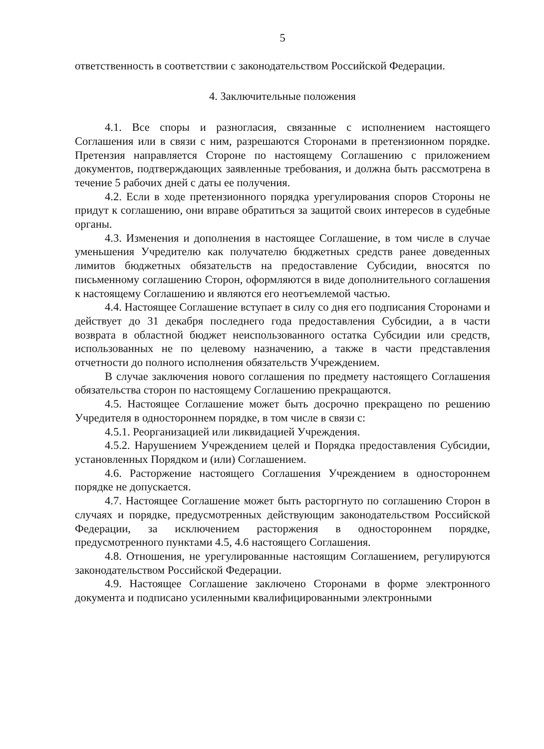5
ответственность в соответствии с законодательством Российской Федерации.
4. Заключительные положения
4.1. Все споры и разногласия, связанные с исполнением настоящего Соглашения или в связи с ним, разрешаются Сторонами в претензионном порядке. Претензия направляется Стороне по настоящему Соглашению с приложением документов, подтверждающих заявленные требования, и должна быть рассмотрена в течение 5 рабочих дней с даты ее получения.
4.2. Если в ходе претензионного порядка урегулирования споров Стороны не придут к соглашению, они вправе обратиться за защитой своих интересов в судебные органы.
4.3. Изменения и дополнения в настоящее Соглашение, в том числе в случае уменьшения Учредителю как получателю бюджетных средств ранее доведенных лимитов бюджетных обязательств на предоставление Субсидии, вносятся по письменному соглашению Сторон, оформляются в виде дополнительного соглашения к настоящему Соглашению и являются его неотъемлемой частью.
4.4. Настоящее Соглашение вступает в силу со дня его подписания Сторонами и действует до 31 декабря последнего года предоставления Субсидии, а в части возврата в областной бюджет неиспользованного остатка Субсидии или средств, использованных не по целевому назначению, а также в части представления отчетности до полного исполнения обязательств Учреждением.
В случае заключения нового соглашения по предмету настоящего Соглашения обязательства сторон по настоящему Соглашению прекращаются.
4.5. Настоящее Соглашение может быть досрочно прекращено по решению Учредителя в одностороннем порядке, в том числе в связи с:
4.5.1. Реорганизацией или ликвидацией Учреждения.
4.5.2. Нарушением Учреждением целей и Порядка предоставления Субсидии, установленных Порядком и (или) Соглашением.
4.6. Расторжение настоящего Соглашения Учреждением в одностороннем порядке не допускается.
4.7. Настоящее Соглашение может быть расторгнуто по соглашению Сторон в случаях и порядке, предусмотренных действующим законодательством Российской Федерации, за исключением расторжения в одностороннем порядке, предусмотренного пунктами 4.5, 4.6 настоящего Соглашения.
4.8. Отношения, не урегулированные настоящим Соглашением, регулируются законодательством Российской Федерации.
4.9. Настоящее Соглашение заключено Сторонами в форме электронного документа и подписано усиленными квалифицированными электронными